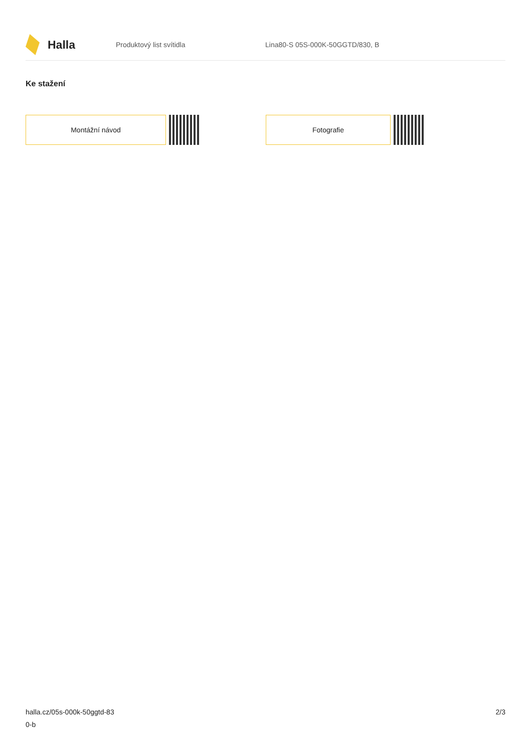Halla
Produktový list svítidla
Lina80-S 05S-000K-50GGTD/830, B
Ke stažení
Montážní návod Fotografie
halla.cz/05s-000k-50ggtd-83
0-b
2/3